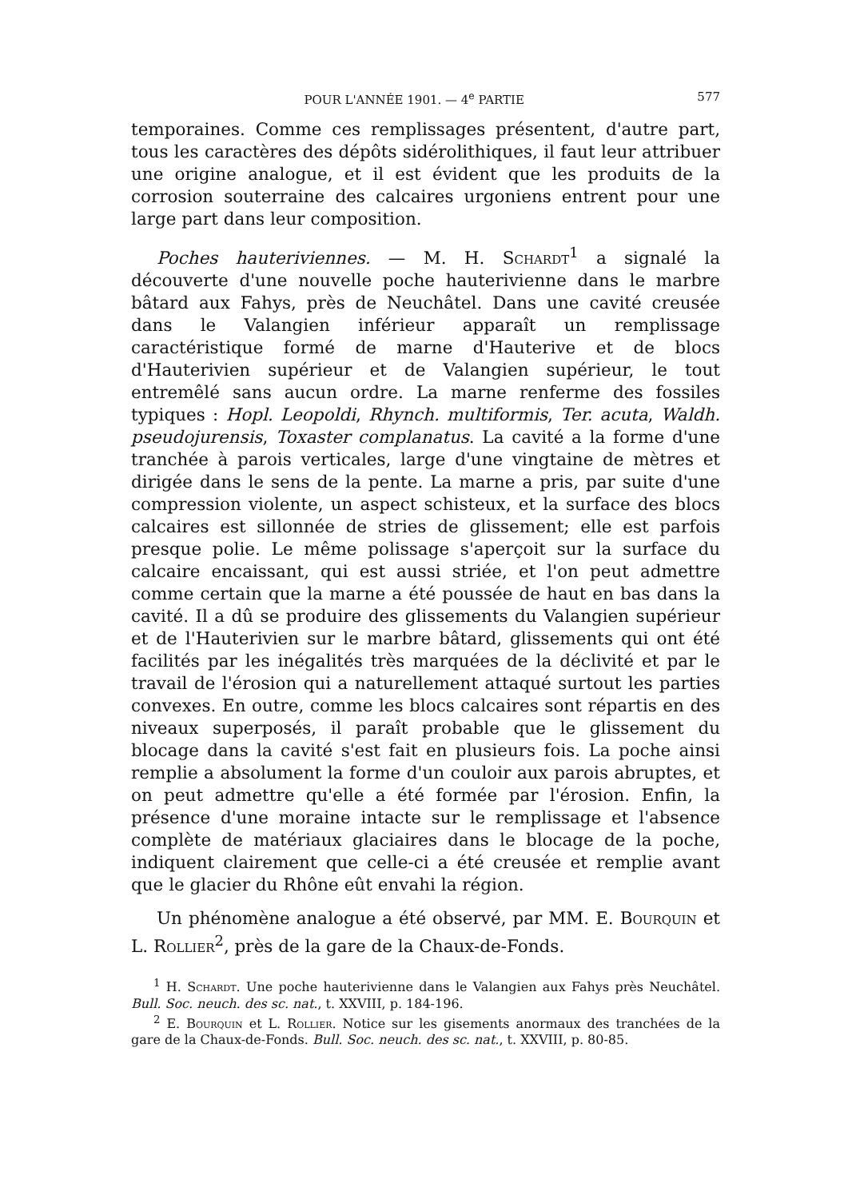POUR L'ANNÉE 1901. — 4<sup>e</sup> PARTIE 577
temporaines. Comme ces remplissages présentent, d'autre part, tous les caractères des dépôts sidérolithiques, il faut leur attribuer une origine analogue, et il est évident que les produits de la corrosion souterraine des calcaires urgoniens entrent pour une large part dans leur composition.
Poches hauteriviennes. — M. H. Schardt<sup>1</sup> a signalé la découverte d'une nouvelle poche hauterivienne dans le marbre bâtard aux Fahys, près de Neuchâtel. Dans une cavité creusée dans le Valangien inférieur apparaît un remplissage caractéristique formé de marne d'Hauterive et de blocs d'Hauterivien supérieur et de Valangien supérieur, le tout entremêlé sans aucun ordre. La marne renferme des fossiles typiques : Hopl. Leopoldi, Rhynch. multiformis, Ter. acuta, Waldh. pseudojurensis, Toxaster complanatus. La cavité a la forme d'une tranchée à parois verticales, large d'une vingtaine de mètres et dirigée dans le sens de la pente. La marne a pris, par suite d'une compression violente, un aspect schisteux, et la surface des blocs calcaires est sillonnée de stries de glissement; elle est parfois presque polie. Le même polissage s'aperçoit sur la surface du calcaire encaissant, qui est aussi striée, et l'on peut admettre comme certain que la marne a été poussée de haut en bas dans la cavité. Il a dû se produire des glissements du Valangien supérieur et de l'Hauterivien sur le marbre bâtard, glissements qui ont été facilités par les inégalités très marquées de la déclivité et par le travail de l'érosion qui a naturellement attaqué surtout les parties convexes. En outre, comme les blocs calcaires sont répartis en des niveaux superposés, il paraît probable que le glissement du blocage dans la cavité s'est fait en plusieurs fois. La poche ainsi remplie a absolument la forme d'un couloir aux parois abruptes, et on peut admettre qu'elle a été formée par l'érosion. Enfin, la présence d'une moraine intacte sur le remplissage et l'absence complète de matériaux glaciaires dans le blocage de la poche, indiquent clairement que celle-ci a été creusée et remplie avant que le glacier du Rhône eût envahi la région.
Un phénomène analogue a été observé, par MM. E. Bourquin et L. Rollier<sup>2</sup>, près de la gare de la Chaux-de-Fonds.
<sup>1</sup> H. Schardt. Une poche hauterivienne dans le Valangien aux Fahys près Neuchâtel. Bull. Soc. neuch. des sc. nat., t. XXVIII, p. 184-196.
<sup>2</sup> E. Bourquin et L. Rollier. Notice sur les gisements anormaux des tranchées de la gare de la Chaux-de-Fonds. Bull. Soc. neuch. des sc. nat., t. XXVIII, p. 80-85.